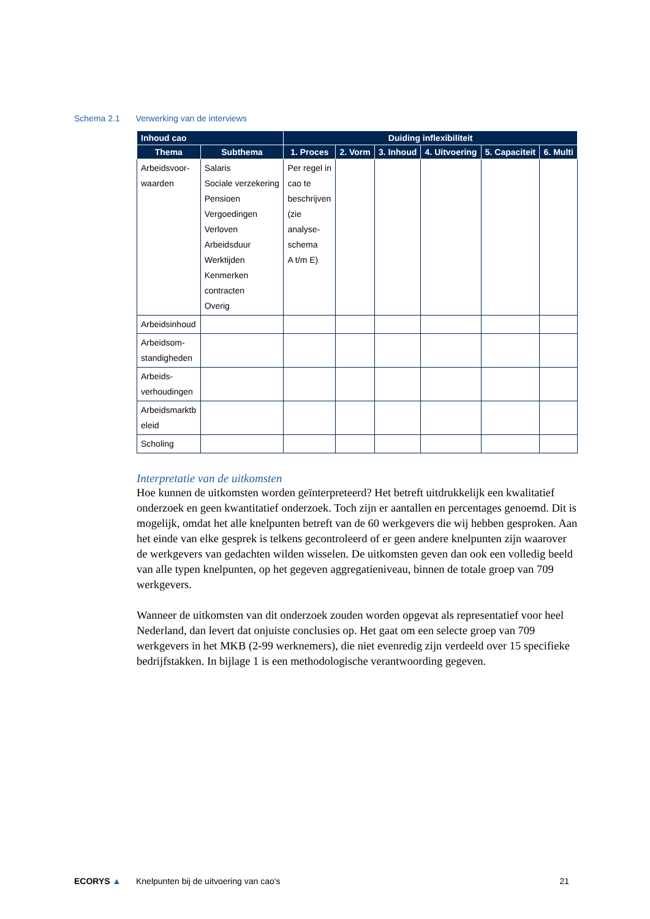Schema 2.1 Verwerking van de interviews
| Inhoud cao | | Duiding inflexibiliteit | | | | | |
| --- | --- | --- | --- | --- | --- | --- | --- |
| Thema | Subthema | 1. Proces | 2. Vorm | 3. Inhoud | 4. Uitvoering | 5. Capaciteit | 6. Multi |
| Arbeidsvoor- waarden | Salaris Sociale verzekering Pensioen Vergoedingen Verloven Arbeidsduur Werktijden Kenmerken contracten Overig | Per regel in cao te beschrijven (zie analyse- schema A t/m E) | | | | | |
| Arbeidsinhoud | | | | | | | |
| Arbeidsom- standigheden | | | | | | | |
| Arbeids- verhoudingen | | | | | | | |
| Arbeidsmarktb eleid | | | | | | | |
| Scholing | | | | | | | |
Interpretatie van de uitkomsten
Hoe kunnen de uitkomsten worden geïnterpreteerd? Het betreft uitdrukkelijk een kwalitatief onderzoek en geen kwantitatief onderzoek. Toch zijn er aantallen en percentages genoemd. Dit is mogelijk, omdat het alle knelpunten betreft van de 60 werkgevers die wij hebben gesproken. Aan het einde van elke gesprek is telkens gecontroleerd of er geen andere knelpunten zijn waarover de werkgevers van gedachten wilden wisselen. De uitkomsten geven dan ook een volledig beeld van alle typen knelpunten, op het gegeven aggregatieniveau, binnen de totale groep van 709 werkgevers.
Wanneer de uitkomsten van dit onderzoek zouden worden opgevat als representatief voor heel Nederland, dan levert dat onjuiste conclusies op. Het gaat om een selecte groep van 709 werkgevers in het MKB (2-99 werknemers), die niet evenredig zijn verdeeld over 15 specifieke bedrijfstakken. In bijlage 1 is een methodologische verantwoording gegeven.
ECORYS ▲ Knelpunten bij de uitvoering van cao's 21